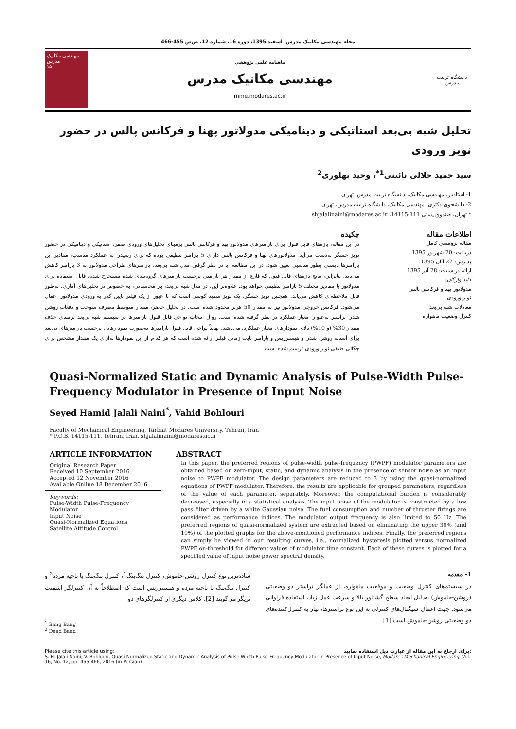مجله مهندسی مکانیک مدرس، اسفند 1395، دوره 16، شماره 12، ص‌ص 455-466
مهندسی مکانیک مدرس
۱۵
ماهنامه علمی پژوهشی
مهندسی مکانیک مدرس
mme.modares.ac.ir
دانشگاه تربیت مدرس
تحلیل شبه بی‌بعد استاتیکی و دینامیکی مدولاتور پهنا و فرکانس پالس در حضور نویز ورودی
سید حمید جلالی نائینی<sup>1*</sup>، وحید بهلوری<sup>2</sup>
1- استادیار، مهندسی مکانیک، دانشگاه تربیت مدرس، تهران
2- دانشجوی دکتری، مهندسی مکانیک، دانشگاه تربیت مدرس، تهران
* تهران، صندوق پستی 111-14115، shjalalinaini@modares.ac.ir
اطلاعات مقاله
مقاله پژوهشی کامل
دریافت: 20 شهریور 1395
پذیرش: 22 آبان 1395
ارائه در سایت: 28 آذر 1395
کلید واژگان:
مدولاتور پهنا و فرکانس پالس
نویز ورودی
معادلات شبه بی‌بعد
کنترل وضعیت ماهواره
چکیده
در این مقاله، بازه‌های قابل قبول برای پارامترهای مدولاتور پهنا و فرکانس پالس برمبنای تحلیل‌های ورودی صفر، استاتیکی و دینامیکی در حضور نویز حسگر به‌دست می‌آید. مدولاتورهای پهنا و فرکانس پالس دارای 5 پارامتر تنظیمی بوده که برای رسیدن به عملکرد مناسب، مقادیر این پارامترها بایستی بطور مناسبی تعیین شود. در این مطالعه، با در نظر گرفتن مدل شبه بی‌بعد، پارامترهای طراحی مدولاتور به 3 پارامتر کاهش می‌یابد. بنابراین، نتایج بازه‌های قابل قبول که فارغ از مقدار هر پارامتر، برحسب پارامترهای گروه‌بندی شده مستخرج شده، قابل استفاده برای مدولاتور با مقادیر مختلف 5 پارامتر تنظیمی خواهد بود. علاوه‌بر این، در مدل شبه بی‌بعد، بار محاسباتی، به خصوص در تحلیل‌های آماری، به‌طور قابل ملاحظه‌ای کاهش می‌یابد. همچنین نویز حسگر، یک نویز سفید گوسی است که با عبور از یک فیلتر پایین گذر به ورودی مدولاتور اعمال می‌شود. فرکانس خروجی مدولاتور نیز به مقدار 50 هرتز محدود شده است. در تحلیل حاضر، مقدار متوسط مصرف سوخت و دفعات روشن شدن تراستر به‌عنوان معیار عملکرد در نظر گرفته شده است. روال انتخاب نواحی قابل قبول پارامترها در سیستم شبه بی‌بعد برمبنای حذف مقدار 30% (و 10%) بالای نمودارهای معیار عملکرد، می‌باشد. نهایتاً نواحی قابل قبول پارامترها به‌صورت نمودارهایی برحسب پارامترهای بی‌بعد برای آستانه روشن شدن و هیسترزیس و پارامتر ثابت زمانی فیلتر ارائه شده است که هر کدام از این نمودارها به‌ازای یک مقدار مشخص برای چگالی طیفی نویز ورودی ترسیم شده است.
Quasi-Normalized Static and Dynamic Analysis of Pulse-Width Pulse-Frequency Modulator in Presence of Input Noise
Seyed Hamid Jalali Naini<sup>*</sup>, Vahid Bohlouri
Faculty of Mechanical Engineering, Tarbiat Modares University, Tehran, Iran
* P.O.B. 14115-111, Tehran, Iran, shjalalinaini@modares.ac.ir
ARTICLE INFORMATION
Original Research Paper
Received 10 September 2016
Accepted 12 November 2016
Available Online 18 December 2016
Keywords:
Pulse-Width Pulse-Frequency Modulator
Input Noise
Quasi-Normalized Equations
Satellite Attitude Control
ABSTRACT
In this paper, the preferred regions of pulse-width pulse-frequency (PWPF) modulator parameters are obtained based on zero-input, static, and dynamic analysis in the presence of sensor noise as an input noise to PWPF modulator. The design parameters are reduced to 3 by using the quasi-normalized equations of PWPF modulator. Therefore, the results are applicable for grouped parameters, regardless of the value of each parameter, separately. Moreover, the computational burden is considerably decreased, especially in a statistical analysis. The input noise of the modulator is constructed by a low pass filter driven by a white Gaussian noise. The fuel consumption and number of thruster firings are considered as performance indices. The modulator output frequency is also limited to 50 Hz. The preferred regions of quasi-normalized system are extracted based on eliminating the upper 30% (and 10%) of the plotted graphs for the above-mentioned performance indices. Finally, the preferred regions can simply be viewed in our resulting curves, i.e., normalized hysteresis plotted versus normalized PWPF on-threshold for different values of modulator time constant. Each of these curves is plotted for a specified value of input noise power spectral density.
1- مقدمه
در سیستم‌های کنترل وضعیت و موقعیت ماهواره، از عملگر تراستر دو وضعیتی (روشن-خاموش) به‌دلیل ایجاد سطح گشتاور بالا و سرعت عمل زیاد، استفاده فراوانی می‌شود. جهت اعمال سیگنال‌های کنترلی به این نوع تراسترها، نیاز به کنترل‌کننده‌های دو وضعیتی روشن-خاموش است [1].
ساده‌ترین نوع کنترل روشن-خاموش، کنترل بنگ‌بنگ<sup>1</sup>، کنترل بنگ‌بنگ با ناحیه مرده<sup>2</sup> و کنترل بنگ‌بنگ با ناحیه مرده و هیسترزیس است که اصطلاحاً به آن کنترلگر اشمیت تریگر می‌گویند [2]. کلاس دیگری از کنترلگرهای دو
<sup>1</sup> Bang-Bang
<sup>2</sup> Dead Band
Please cite this article using: برای ارجاع به این مقاله از عبارت ذیل استفاده نمایید:
S. H. Jalali Naini, V. Bohlouri, Quasi-Normalized Static and Dynamic Analysis of Pulse-Width Pulse-Frequency Modulator in Presence of Input Noise, Modares Mechanical Engineering, Vol. 16, No. 12, pp. 455-466, 2016 (in Persian)